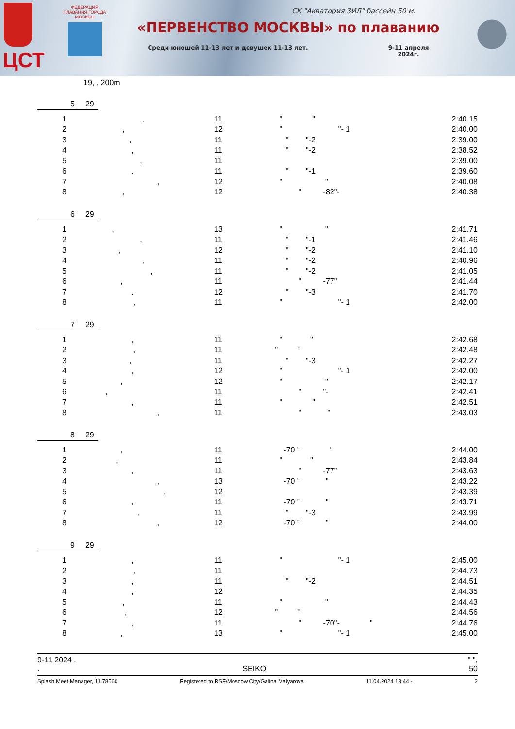ЦСТ
ФЕДЕРАЦИЯ ПЛАВАНИЯ ГОРОДА МОСКВЫ
СК "Акватория ЗИЛ" бассейн 50 м.
«ПЕРВЕНСТВО МОСКВЫ» по плаванию
Среди юношей 11-13 лет и девушек 11-13 лет. 9-11 апреля
2024г.
19, , 200m
5 29
| 1 | , | 11 | " " | 2:40.15 |
| 2 | , | 12 | " "- 1 | 2:40.00 |
| 3 | , | 11 | " "-2 | 2:39.00 |
| 4 | , | 11 | " "-2 | 2:38.52 |
| 5 | , | 11 | | 2:39.00 |
| 6 | , | 11 | " "-1 | 2:39.60 |
| 7 | , | 12 | " " | 2:40.08 |
| 8 | , | 12 | " -82"- | 2:40.38 |
6 29
| 1 | , | 13 | " " | 2:41.71 |
| 2 | , | 11 | " "-1 | 2:41.46 |
| 3 | , | 12 | " "-2 | 2:41.10 |
| 4 | , | 11 | " "-2 | 2:40.96 |
| 5 | , | 11 | " "-2 | 2:41.05 |
| 6 | , | 11 | " -77" | 2:41.44 |
| 7 | , | 12 | " "-3 | 2:41.70 |
| 8 | , | 11 | " "- 1 | 2:42.00 |
7 29
| 1 | , | 11 | " " | 2:42.68 |
| 2 | , | 11 | " " | 2:42.48 |
| 3 | , | 11 | " "-3 | 2:42.27 |
| 4 | , | 12 | " "- 1 | 2:42.00 |
| 5 | , | 12 | " " | 2:42.17 |
| 6 | , | 11 | " "- | 2:42.41 |
| 7 | , | 11 | " " | 2:42.51 |
| 8 | , | 11 | " " | 2:43.03 |
8 29
| 1 | , | 11 | -70 " " | 2:44.00 |
| 2 | , | 11 | " " | 2:43.84 |
| 3 | , | 11 | " -77" | 2:43.63 |
| 4 | , | 13 | -70 " " | 2:43.22 |
| 5 | , | 12 | | 2:43.39 |
| 6 | , | 11 | -70 " " | 2:43.71 |
| 7 | , | 11 | " "-3 | 2:43.99 |
| 8 | , | 12 | -70 " " | 2:44.00 |
9 29
| 1 | , | 11 | " "- 1 | 2:45.00 |
| 2 | , | 11 | | 2:44.73 |
| 3 | , | 11 | " "-2 | 2:44.51 |
| 4 | , | 12 | | 2:44.35 |
| 5 | , | 11 | " " | 2:44.43 |
| 6 | , | 12 | " " | 2:44.56 |
| 7 | , | 11 | " -70"- " | 2:44.76 |
| 8 | , | 13 | " "- 1 | 2:45.00 |
9-11 2024 . " ",
. SEIKO 50
Splash Meet Manager, 11.78560 Registered to RSF/Moscow City/Galina Malyarova 11.04.2024 13:44 - 2